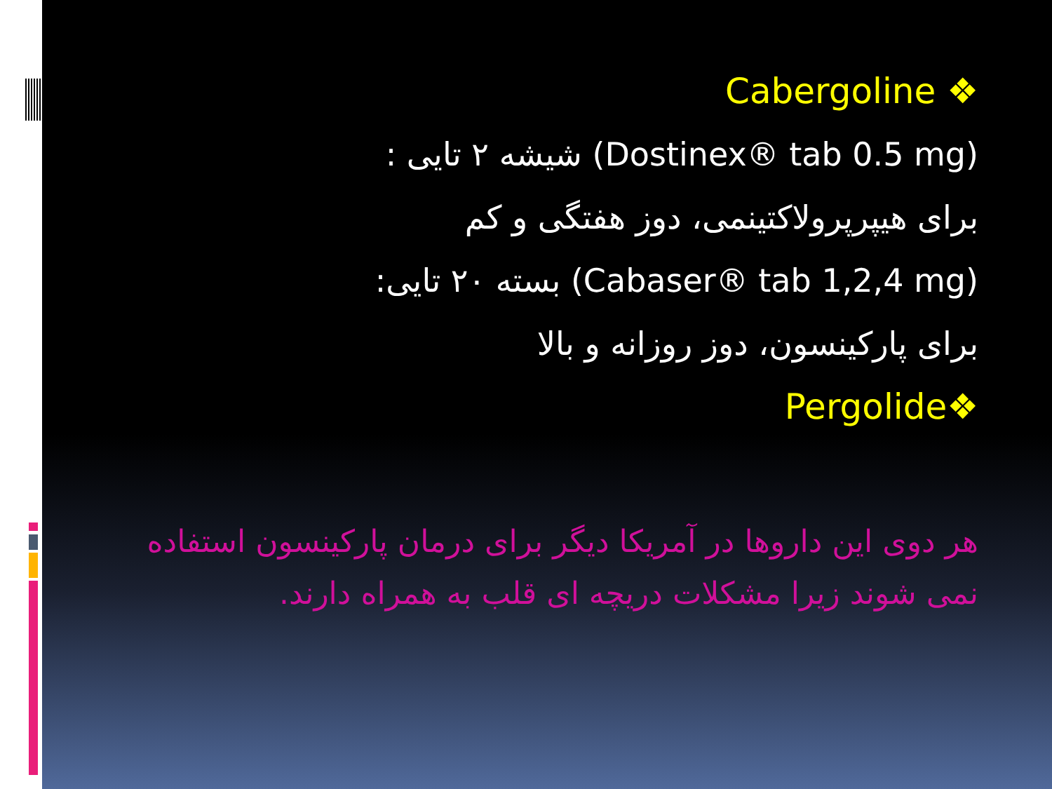❖ Cabergoline
(Dostinex® tab 0.5 mg) شیشه ۲ تایی :
برای هیپرپرولاکتینمی، دوز هفتگی و کم
(Cabaser® tab 1,2,4 mg) بسته ۲۰ تایی:
برای پارکینسون، دوز روزانه و بالا
❖Pergolide
هر دوی این داروها در آمریکا دیگر برای درمان پارکینسون استفاده نمی شوند زیرا مشکلات دریچه ای قلب به همراه دارند.